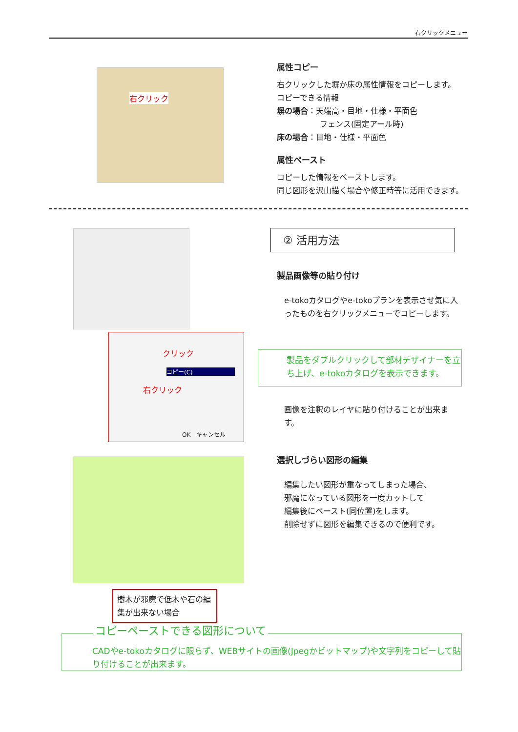右クリックメニュー
右クリック
属性コピー
右クリックした塀か床の属性情報をコピーします。
コピーできる情報
塀の場合：天端高・目地・仕様・平面色
フェンス(固定アール時)
床の場合：目地・仕様・平面色
属性ペースト
コピーした情報をペーストします。
同じ図形を沢山描く場合や修正時等に活用できます。
クリック
コピー(C)
右クリック
OK　キャンセル
② 活用方法
製品画像等の貼り付け
e-tokoカタログやe-tokoプランを表示させ気に入ったものを右クリックメニューでコピーします。
製品をダブルクリックして部材デザイナーを立ち上げ、e-tokoカタログを表示できます。
画像を注釈のレイヤに貼り付けることが出来ます。
樹木が邪魔で低木や石の編集が出来ない場合
選択しづらい図形の編集
編集したい図形が重なってしまった場合、
邪魔になっている図形を一度カットして
編集後にペースト(同位置)をします。
削除せずに図形を編集できるので便利です。
コピーペーストできる図形について
CADやe-tokoカタログに限らず、WEBサイトの画像(Jpegかビットマップ)や文字列をコピーして貼り付けることが出来ます。